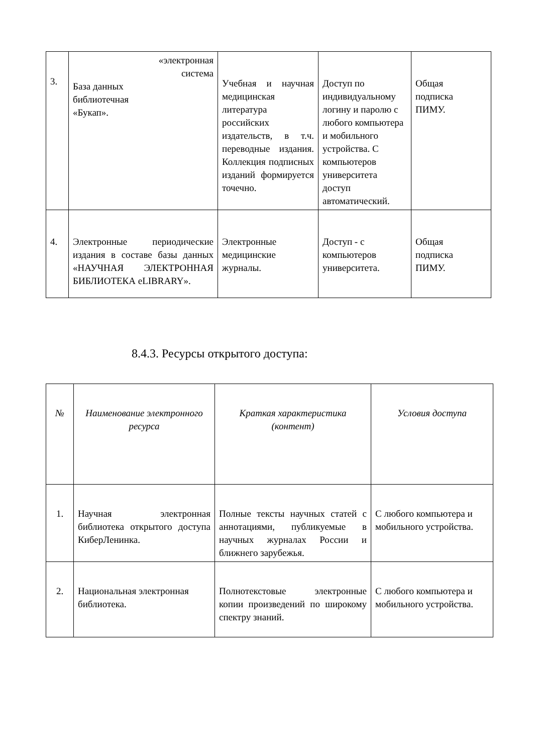| 3. | «электронная система База данных библиотечная «Букап». | Учебная и научная медицинская литература российских издательств, в т.ч. переводные издания. Коллекция подписных изданий формируется точечно. | Доступ по индивидуальному логину и паролю с любого компьютера и мобильного устройства. С компьютеров университета доступ автоматический. | Общая подписка ПИМУ. |
| 4. | Электронные периодические издания в составе базы данных «НАУЧНАЯ ЭЛЕКТРОННАЯ БИБЛИОТЕКА eLIBRARY». | Электронные медицинские журналы. | Доступ - с компьютеров университета. | Общая подписка ПИМУ. |
8.4.3. Ресурсы открытого доступа:
| № | Наименование электронного ресурса | Краткая характеристика (контент) | Условия доступа |
| --- | --- | --- | --- |
| 1. | Научная электронная библиотека открытого доступа КиберЛенинка. | Полные тексты научных статей с аннотациями, публикуемые в научных журналах России и ближнего зарубежья. | С любого компьютера и мобильного устройства. |
| 2. | Национальная электронная библиотека. | Полнотекстовые электронные копии произведений по широкому спектру знаний. | С любого компьютера и мобильного устройства. |